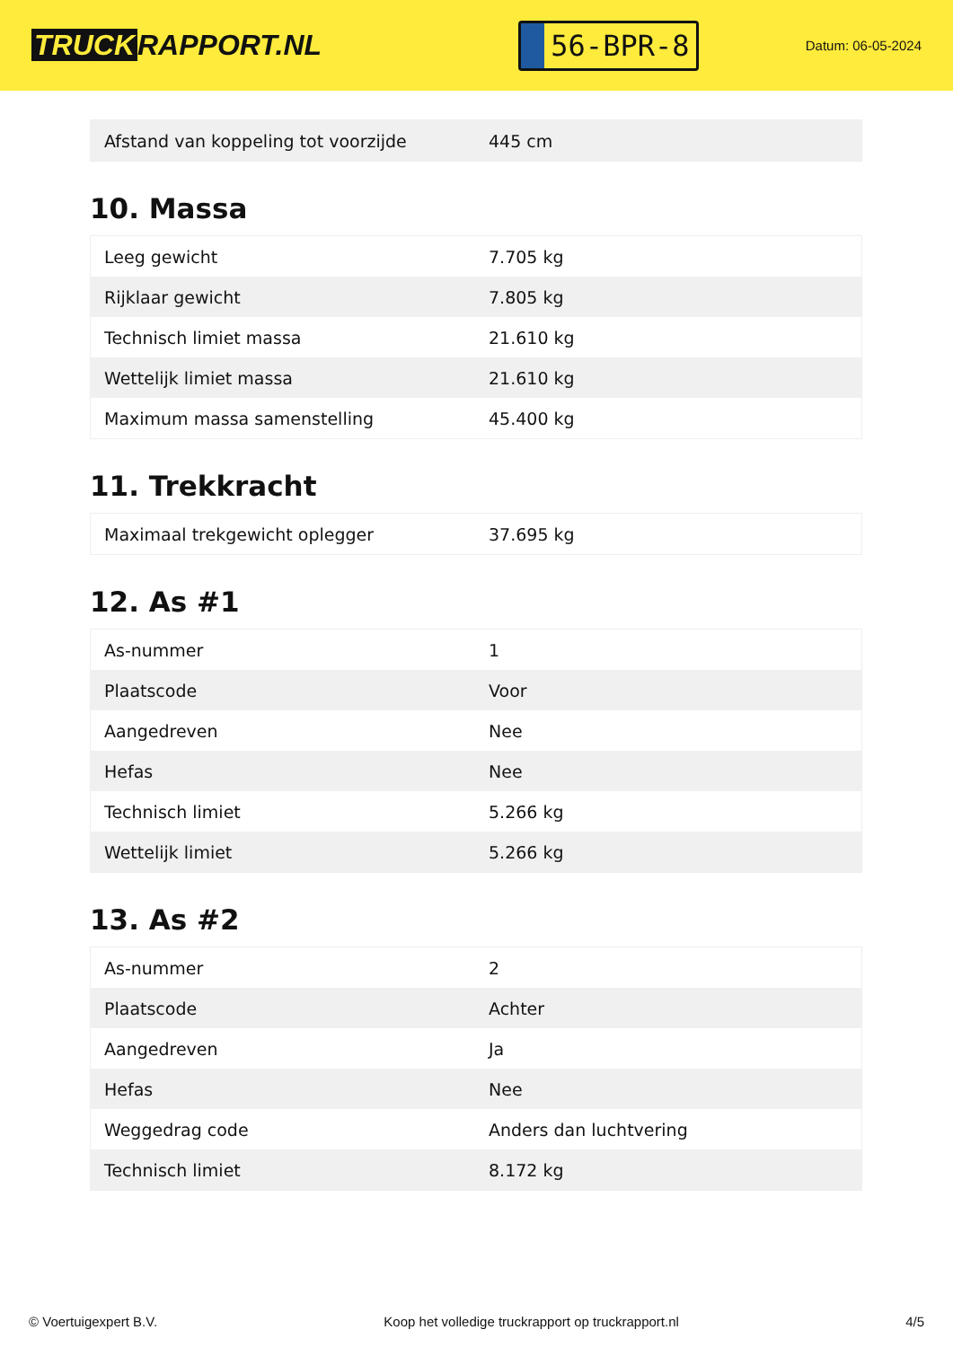TRUCK RAPPORT.NL
56-BPR-8
Datum: 06-05-2024
| Afstand van koppeling tot voorzijde | 445 cm |
10. Massa
| Leeg gewicht | 7.705 kg |
| Rijklaar gewicht | 7.805 kg |
| Technisch limiet massa | 21.610 kg |
| Wettelijk limiet massa | 21.610 kg |
| Maximum massa samenstelling | 45.400 kg |
11. Trekkracht
| Maximaal trekgewicht oplegger | 37.695 kg |
12. As #1
| As-nummer | 1 |
| Plaatscode | Voor |
| Aangedreven | Nee |
| Hefas | Nee |
| Technisch limiet | 5.266 kg |
| Wettelijk limiet | 5.266 kg |
13. As #2
| As-nummer | 2 |
| Plaatscode | Achter |
| Aangedreven | Ja |
| Hefas | Nee |
| Weggedrag code | Anders dan luchtvering |
| Technisch limiet | 8.172 kg |
© Voertuigexpert B.V. Koop het volledige truckrapport op truckrapport.nl 4/5